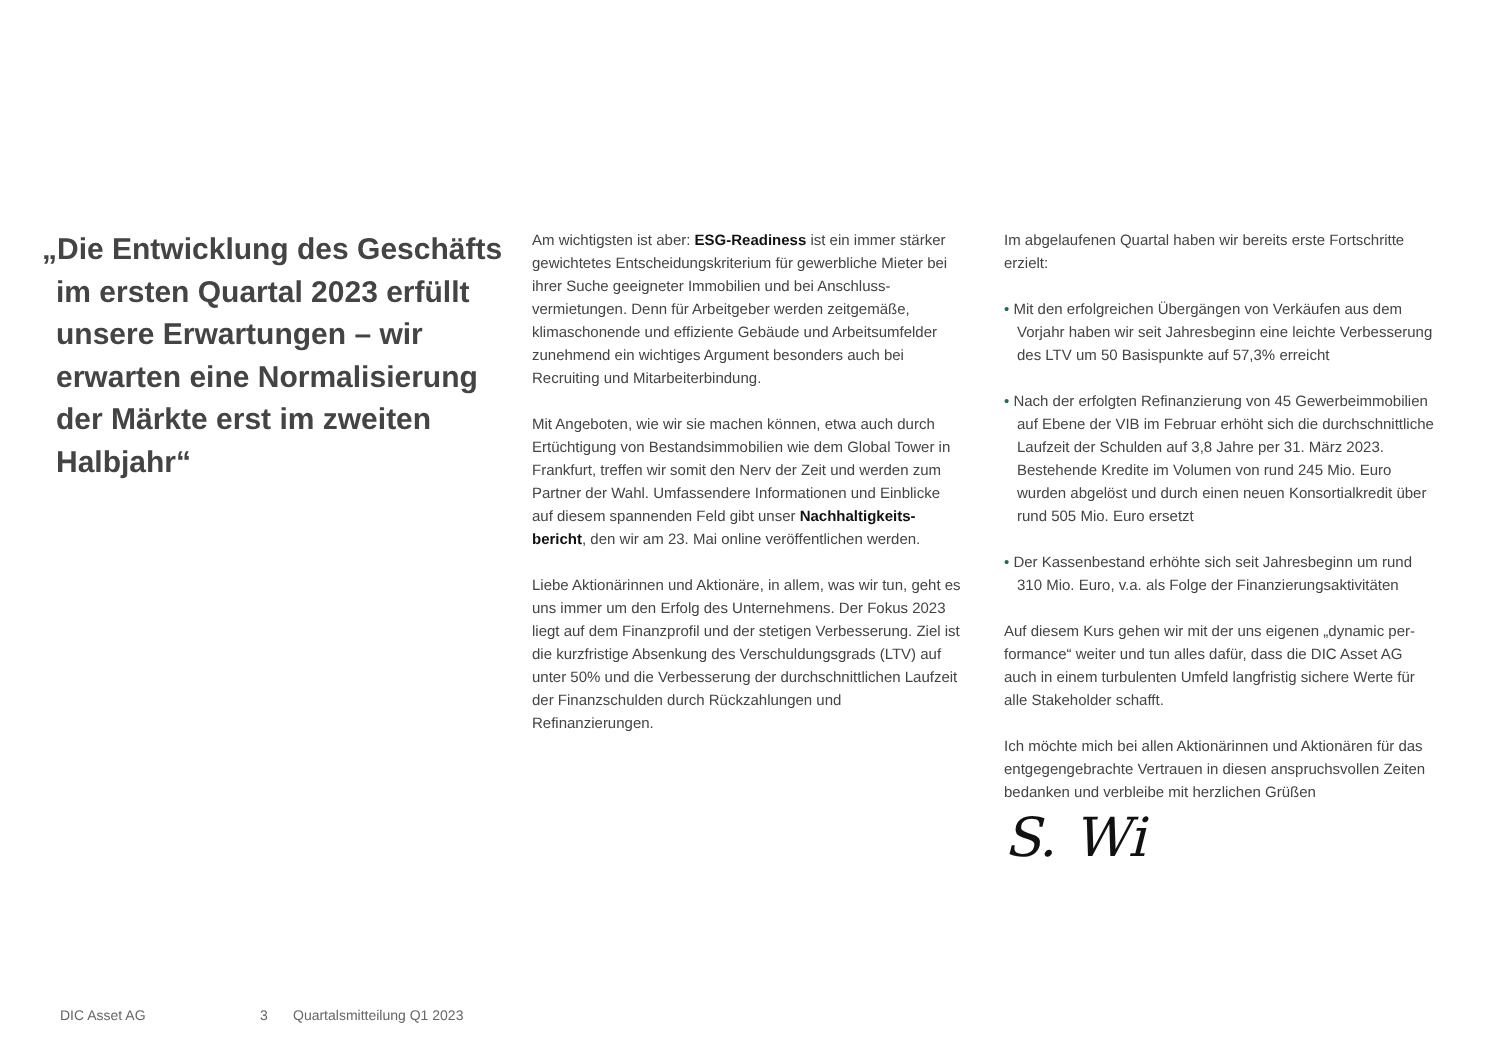„Die Entwicklung des Geschäfts im ersten Quartal 2023 erfüllt unsere Erwartungen – wir erwarten eine Normalisierung der Märkte erst im zweiten Halbjahr“
Am wichtigsten ist aber: ESG-Readiness ist ein immer stärker gewichtetes Entscheidungskriterium für gewerbliche Mieter bei ihrer Suche geeigneter Immobilien und bei Anschluss­vermietungen. Denn für Arbeitgeber werden zeitgemäße, klimaschonende und effiziente Gebäude und Arbeitsumfelder zunehmend ein wichtiges Argument besonders auch bei Recruiting und Mitarbeiterbindung.
Mit Angeboten, wie wir sie machen können, etwa auch durch Ertüchtigung von Bestandsimmobilien wie dem Global Tower in Frankfurt, treffen wir somit den Nerv der Zeit und werden zum Partner der Wahl. Umfassendere Informationen und Einblicke auf diesem spannenden Feld gibt unser Nachhaltigkeits­bericht, den wir am 23. Mai online veröffentlichen werden.
Liebe Aktionärinnen und Aktionäre, in allem, was wir tun, geht es uns immer um den Erfolg des Unternehmens. Der Fokus 2023 liegt auf dem Finanzprofil und der stetigen Verbesserung. Ziel ist die kurzfristige Absenkung des Verschul­dungsgrads (LTV) auf unter 50% und die Verbesserung der durchschnittlichen Laufzeit der Finanzschulden durch Rück­zahlungen und Refinanzierungen.
Im abgelaufenen Quartal haben wir bereits erste Fortschritte erzielt:
• Mit den erfolgreichen Übergängen von Verkäufen aus dem Vorjahr haben wir seit Jahresbeginn eine leichte Verbesse­rung des LTV um 50 Basispunkte auf 57,3% erreicht
• Nach der erfolgten Refinanzierung von 45 Gewerbeimmo­bilien auf Ebene der VIB im Februar erhöht sich die durch­schnittliche Laufzeit der Schulden auf 3,8 Jahre per 31. März 2023. Bestehende Kredite im Volumen von rund 245 Mio. Euro wurden abgelöst und durch einen neuen Konsortialkre­dit über rund 505 Mio. Euro ersetzt
• Der Kassenbestand erhöhte sich seit Jahresbeginn um rund 310 Mio. Euro, v.a. als Folge der Finanzierungsaktivitäten
Auf diesem Kurs gehen wir mit der uns eigenen „dynamic per­formance“ weiter und tun alles dafür, dass die DIC Asset AG auch in einem turbulenten Umfeld langfristig sichere Werte für alle Stakeholder schafft.
Ich möchte mich bei allen Aktionärinnen und Aktionären für das entgegengebrachte Vertrauen in diesen anspruchsvollen Zeiten bedanken und verbleibe mit herzlichen Grüßen
S. Wi
DIC Asset AG 3 Quartalsmitteilung Q1 2023